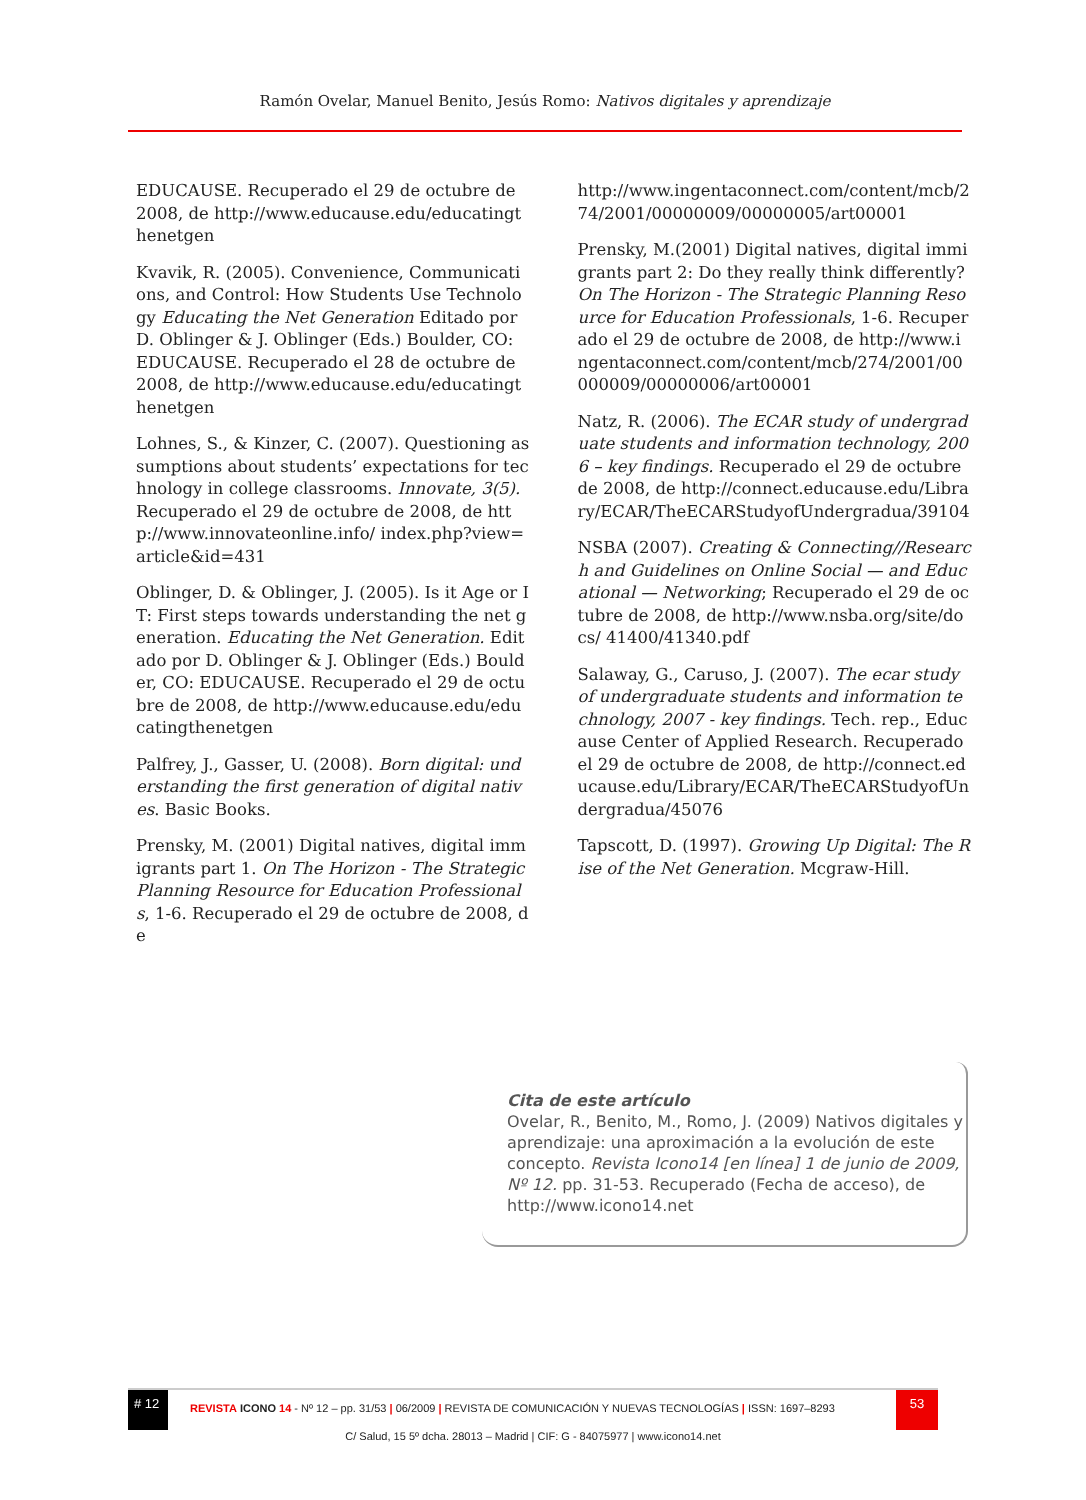Ramón Ovelar, Manuel Benito, Jesús Romo: Nativos digitales y aprendizaje
EDUCAUSE. Recuperado el 29 de octubre de 2008, de http://www.educause.edu/educatingthenetgen
Kvavik, R. (2005). Convenience, Communications, and Control: How Students Use Technology Educating the Net Generation Editado por D. Oblinger & J. Oblinger (Eds.) Boulder, CO: EDUCAUSE. Recuperado el 28 de octubre de 2008, de http://www.educause.edu/educatingthenetgen
Lohnes, S., & Kinzer, C. (2007). Questioning assumptions about students’ expectations for technology in college classrooms. Innovate, 3(5). Recuperado el 29 de octubre de 2008, de http://www.innovateonline.info/ index.php?view=article&id=431
Oblinger, D. & Oblinger, J. (2005). Is it Age or IT: First steps towards understanding the net generation. Educating the Net Generation. Editado por D. Oblinger & J. Oblinger (Eds.) Boulder, CO: EDUCAUSE. Recuperado el 29 de octubre de 2008, de http://www.educause.edu/educatingthenetgen
Palfrey, J., Gasser, U. (2008). Born digital: understanding the first generation of digital natives. Basic Books.
Prensky, M. (2001) Digital natives, digital immigrants part 1. On The Horizon - The Strategic Planning Resource for Education Professionals, 1-6. Recuperado el 29 de octubre de 2008, de
http://www.ingentaconnect.com/content/mcb/274/2001/00000009/00000005/art00001
Prensky, M.(2001) Digital natives, digital immigrants part 2: Do they really think differently? On The Horizon - The Strategic Planning Resource for Education Professionals, 1-6. Recuperado el 29 de octubre de 2008, de http://www.ingentaconnect.com/content/mcb/274/2001/00000009/00000006/art00001
Natz, R. (2006). The ECAR study of undergraduate students and information technology, 2006 – key findings. Recuperado el 29 de octubre de 2008, de http://connect.educause.edu/Library/ECAR/TheECARStudyofUndergradua/39104
NSBA (2007). Creating & Connecting//Research and Guidelines on Online Social — and Educational — Networking; Recuperado el 29 de octubre de 2008, de http://www.nsba.org/site/docs/ 41400/41340.pdf
Salaway, G., Caruso, J. (2007). The ecar study of undergraduate students and information technology, 2007 - key findings. Tech. rep., Educause Center of Applied Research. Recuperado el 29 de octubre de 2008, de http://connect.educause.edu/Library/ECAR/TheECARStudyofUndergradua/45076
Tapscott, D. (1997). Growing Up Digital: The Rise of the Net Generation. Mcgraw-Hill.
Cita de este artículo
Ovelar, R., Benito, M., Romo, J. (2009) Nativos digitales y aprendizaje: una aproximación a la evolución de este concepto. Revista Icono14 [en línea] 1 de junio de 2009, Nº 12. pp. 31-53. Recuperado (Fecha de acceso), de http://www.icono14.net
# 12
REVISTA ICONO 14 - Nº 12 – pp. 31/53 | 06/2009 | REVISTA DE COMUNICACIÓN Y NUEVAS TECNOLOGÍAS | ISSN: 1697–8293
53
C/ Salud, 15 5º dcha. 28013 – Madrid | CIF: G - 84075977 | www.icono14.net